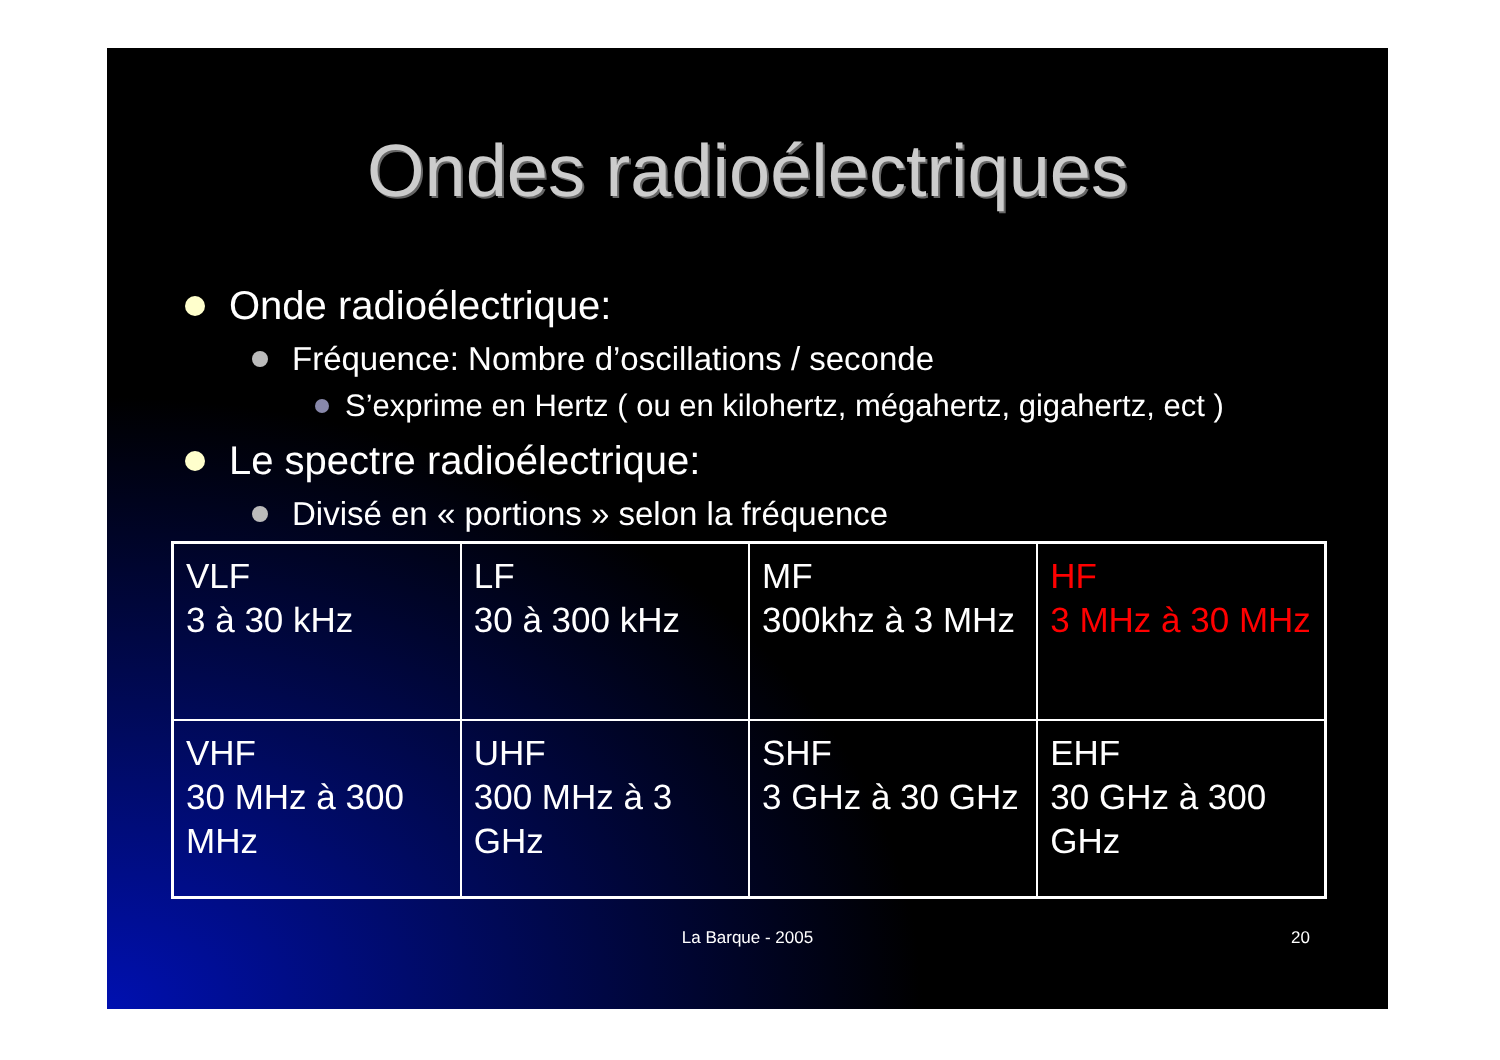Ondes radioélectriques
Onde radioélectrique:
Fréquence: Nombre d’oscillations / seconde
S’exprime en Hertz ( ou en kilohertz, mégahertz, gigahertz, ect )
Le spectre radioélectrique:
Divisé en « portions » selon la fréquence
| VLF 3 à 30 kHz | LF 30 à 300 kHz | MF 300khz à 3 MHz | HF 3 MHz à 30 MHz |
| VHF 30 MHz à 300 MHz | UHF 300 MHz à 3 GHz | SHF 3 GHz à 30 GHz | EHF 30 GHz à 300 GHz |
La Barque - 2005 20